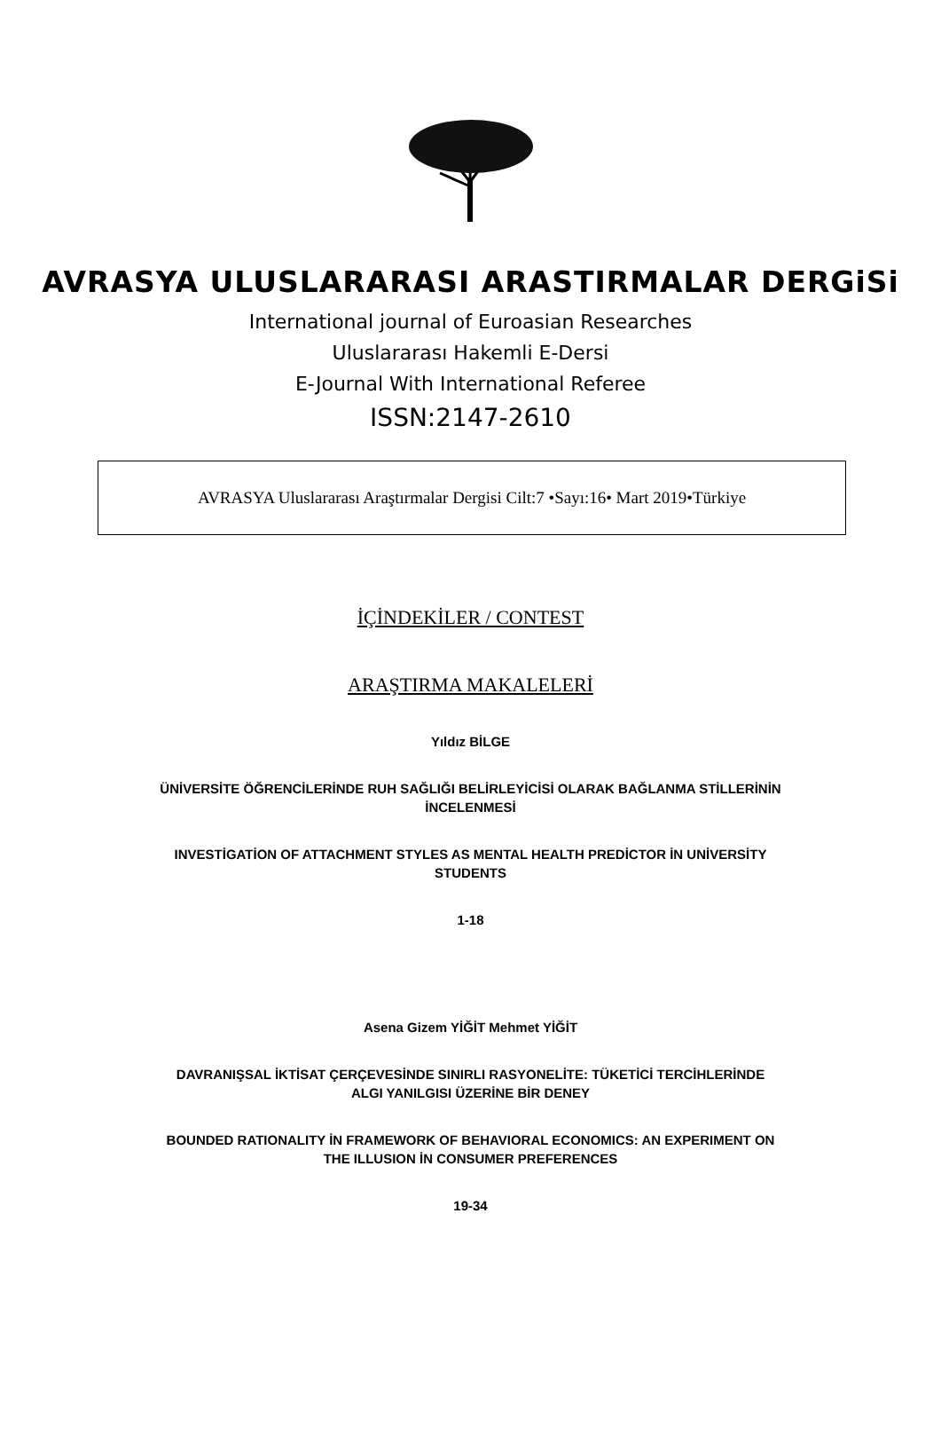AVRASYA ULUSLARARASI ARASTIRMALAR DERGiSi
International journal of Euroasian Researches
Uluslararası Hakemli E-Dersi
E-Journal With International Referee
ISSN:2147-2610
AVRASYA Uluslararası Araştırmalar Dergisi Cilt:7 •Sayı:16• Mart 2019•Türkiye
İÇİNDEKİLER / CONTEST
ARAŞTIRMA MAKALELERİ
Yıldız BİLGE
ÜNİVERSİTE ÖĞRENCİLERİNDE RUH SAĞLIĞI BELİRLEYİCİSİ OLARAK BAĞLANMA STİLLERİNİN
İNCELENMESİ
INVESTİGATİON OF ATTACHMENT STYLES AS MENTAL HEALTH PREDİCTOR İN UNİVERSİTY
STUDENTS
1-18
Asena Gizem YİĞİT Mehmet YİĞİT
DAVRANIŞSAL İKTİSAT ÇERÇEVESİNDE SINIRLI RASYONELİTE: TÜKETİCİ TERCİHLERİNDE
ALGI YANILGISI ÜZERİNE BİR DENEY
BOUNDED RATIONALITY İN FRAMEWORK OF BEHAVIORAL ECONOMICS: AN EXPERIMENT ON
THE ILLUSION İN CONSUMER PREFERENCES
19-34